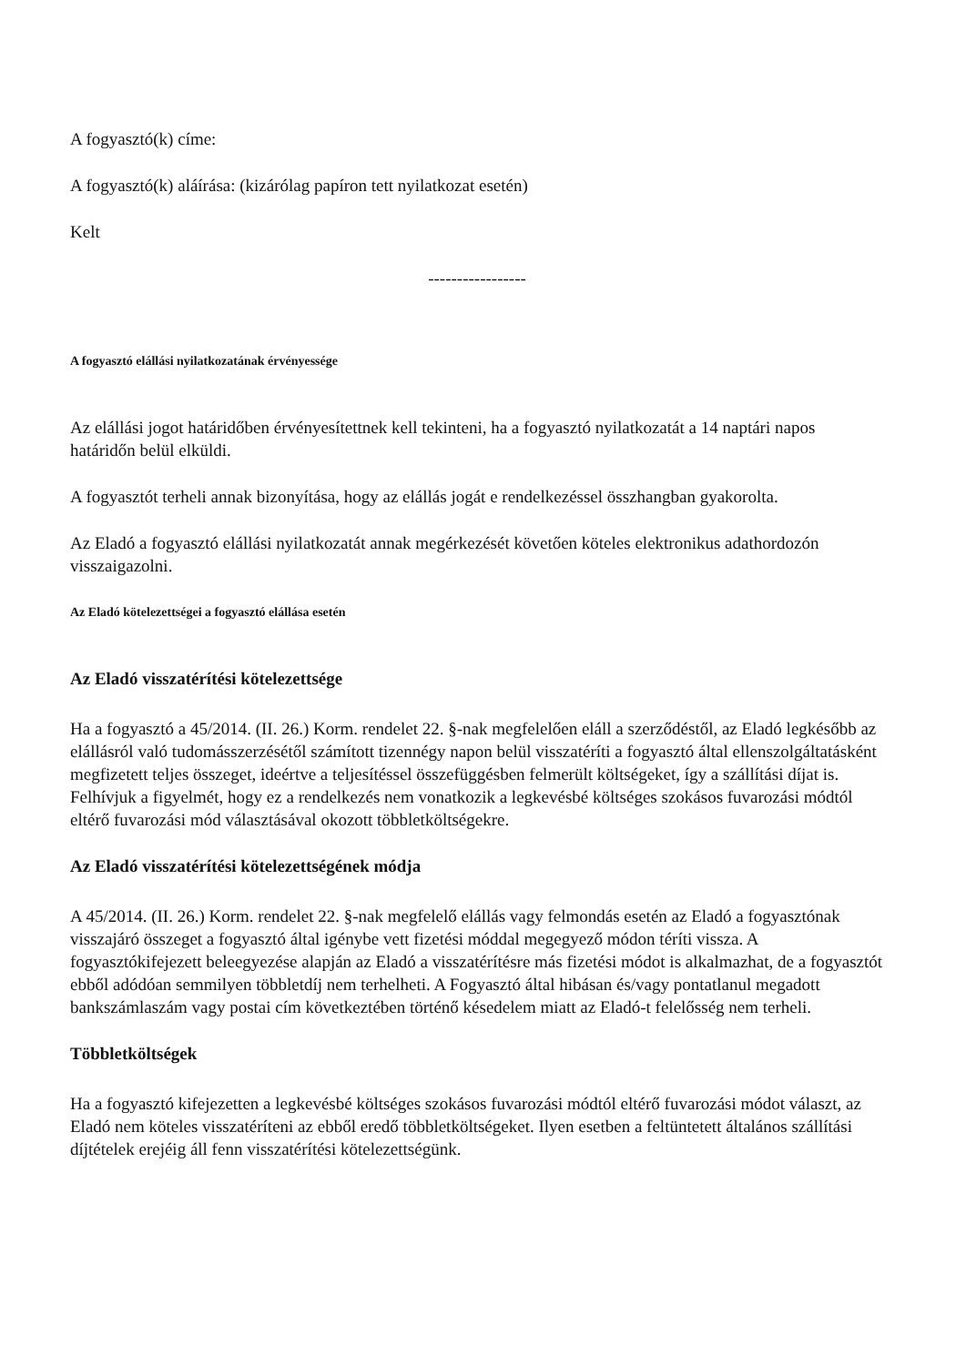A fogyasztó(k) címe:
A fogyasztó(k) aláírása: (kizárólag papíron tett nyilatkozat esetén)
Kelt
-----------------
A fogyasztó elállási nyilatkozatának érvényessége
Az elállási jogot határidőben érvényesítettnek kell tekinteni, ha a fogyasztó nyilatkozatát a 14 naptári napos határidőn belül elküldi.
A fogyasztót terheli annak bizonyítása, hogy az elállás jogát e rendelkezéssel összhangban gyakorolta.
Az Eladó a fogyasztó elállási nyilatkozatát annak megérkezését követően köteles elektronikus adathordozón visszaigazolni.
Az Eladó kötelezettségei a fogyasztó elállása esetén
Az Eladó visszatérítési kötelezettsége
Ha a fogyasztó a 45/2014. (II. 26.) Korm. rendelet 22. §-nak megfelelően eláll a szerződéstől, az Eladó legkésőbb az elállásról való tudomásszerzésétől számított tizennégy napon belül visszatéríti a fogyasztó által ellenszolgáltatásként megfizetett teljes összeget, ideértve a teljesítéssel összefüggésben felmerült költségeket, így a szállítási díjat is. Felhívjuk a figyelmét, hogy ez a rendelkezés nem vonatkozik a legkevésbé költséges szokásos fuvarozási módtól eltérő fuvarozási mód választásával okozott többletköltségekre.
Az Eladó visszatérítési kötelezettségének módja
A 45/2014. (II. 26.) Korm. rendelet 22. §-nak megfelelő elállás vagy felmondás esetén az Eladó a fogyasztónak visszajáró összeget a fogyasztó által igénybe vett fizetési móddal megegyező módon téríti vissza. A fogyasztókifejezett beleegyezése alapján az Eladó a visszatérítésre más fizetési módot is alkalmazhat, de a fogyasztót ebből adódóan semmilyen többletdíj nem terhelheti. A Fogyasztó által hibásan és/vagy pontatlanul megadott bankszámlaszám vagy postai cím következtében történő késedelem miatt az Eladó-t felelősség nem terheli.
Többletköltségek
Ha a fogyasztó kifejezetten a legkevésbé költséges szokásos fuvarozási módtól eltérő fuvarozási módot választ, az Eladó nem köteles visszatéríteni az ebből eredő többletköltségeket. Ilyen esetben a feltüntetett általános szállítási díjtételek erejéig áll fenn visszatérítési kötelezettségünk.